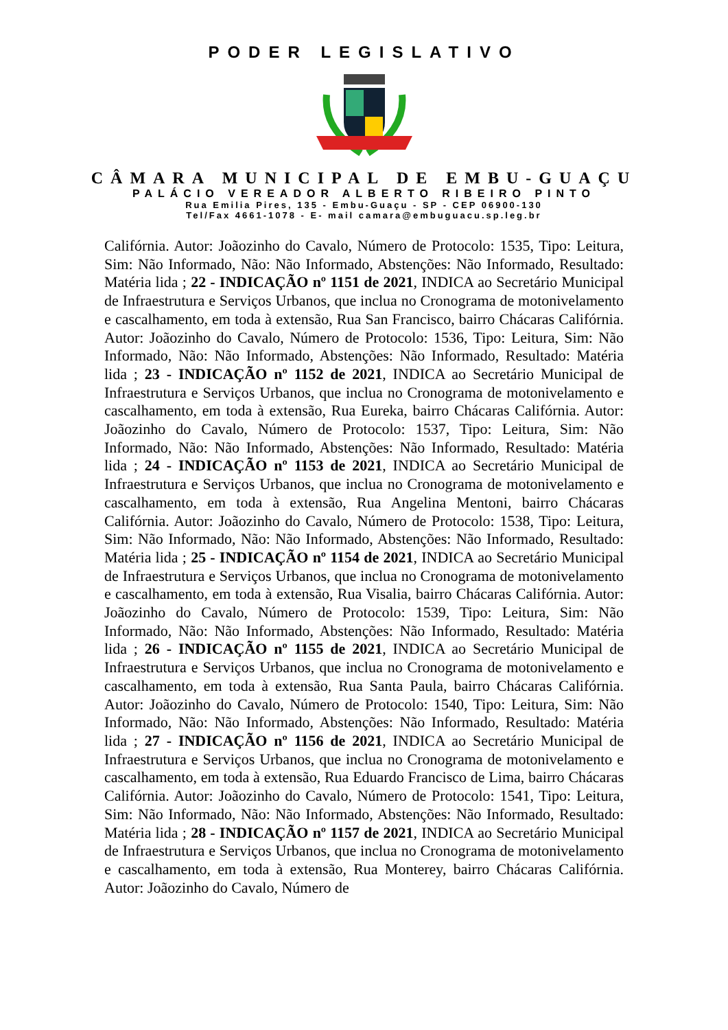PODER LEGISLATIVO
CÂMARA MUNICIPAL DE EMBU-GUAÇU
PALÁCIO VEREADOR ALBERTO RIBEIRO PINTO
Rua Emilia Pires, 135 - Embu-Guaçu - SP - CEP 06900-130
Tel/Fax 4661-1078 - E- mail camara@embuguacu.sp.leg.br
Califórnia. Autor: Joãozinho do Cavalo, Número de Protocolo: 1535, Tipo: Leitura, Sim: Não Informado, Não: Não Informado, Abstenções: Não Informado, Resultado: Matéria lida ; 22 - INDICAÇÃO nº 1151 de 2021, INDICA ao Secretário Municipal de Infraestrutura e Serviços Urbanos, que inclua no Cronograma de motonivelamento e cascalhamento, em toda à extensão, Rua San Francisco, bairro Chácaras Califórnia. Autor: Joãozinho do Cavalo, Número de Protocolo: 1536, Tipo: Leitura, Sim: Não Informado, Não: Não Informado, Abstenções: Não Informado, Resultado: Matéria lida ; 23 - INDICAÇÃO nº 1152 de 2021, INDICA ao Secretário Municipal de Infraestrutura e Serviços Urbanos, que inclua no Cronograma de motonivelamento e cascalhamento, em toda à extensão, Rua Eureka, bairro Chácaras Califórnia. Autor: Joãozinho do Cavalo, Número de Protocolo: 1537, Tipo: Leitura, Sim: Não Informado, Não: Não Informado, Abstenções: Não Informado, Resultado: Matéria lida ; 24 - INDICAÇÃO nº 1153 de 2021, INDICA ao Secretário Municipal de Infraestrutura e Serviços Urbanos, que inclua no Cronograma de motonivelamento e cascalhamento, em toda à extensão, Rua Angelina Mentoni, bairro Chácaras Califórnia. Autor: Joãozinho do Cavalo, Número de Protocolo: 1538, Tipo: Leitura, Sim: Não Informado, Não: Não Informado, Abstenções: Não Informado, Resultado: Matéria lida ; 25 - INDICAÇÃO nº 1154 de 2021, INDICA ao Secretário Municipal de Infraestrutura e Serviços Urbanos, que inclua no Cronograma de motonivelamento e cascalhamento, em toda à extensão, Rua Visalia, bairro Chácaras Califórnia. Autor: Joãozinho do Cavalo, Número de Protocolo: 1539, Tipo: Leitura, Sim: Não Informado, Não: Não Informado, Abstenções: Não Informado, Resultado: Matéria lida ; 26 - INDICAÇÃO nº 1155 de 2021, INDICA ao Secretário Municipal de Infraestrutura e Serviços Urbanos, que inclua no Cronograma de motonivelamento e cascalhamento, em toda à extensão, Rua Santa Paula, bairro Chácaras Califórnia. Autor: Joãozinho do Cavalo, Número de Protocolo: 1540, Tipo: Leitura, Sim: Não Informado, Não: Não Informado, Abstenções: Não Informado, Resultado: Matéria lida ; 27 - INDICAÇÃO nº 1156 de 2021, INDICA ao Secretário Municipal de Infraestrutura e Serviços Urbanos, que inclua no Cronograma de motonivelamento e cascalhamento, em toda à extensão, Rua Eduardo Francisco de Lima, bairro Chácaras Califórnia. Autor: Joãozinho do Cavalo, Número de Protocolo: 1541, Tipo: Leitura, Sim: Não Informado, Não: Não Informado, Abstenções: Não Informado, Resultado: Matéria lida ; 28 - INDICAÇÃO nº 1157 de 2021, INDICA ao Secretário Municipal de Infraestrutura e Serviços Urbanos, que inclua no Cronograma de motonivelamento e cascalhamento, em toda à extensão, Rua Monterey, bairro Chácaras Califórnia. Autor: Joãozinho do Cavalo, Número de